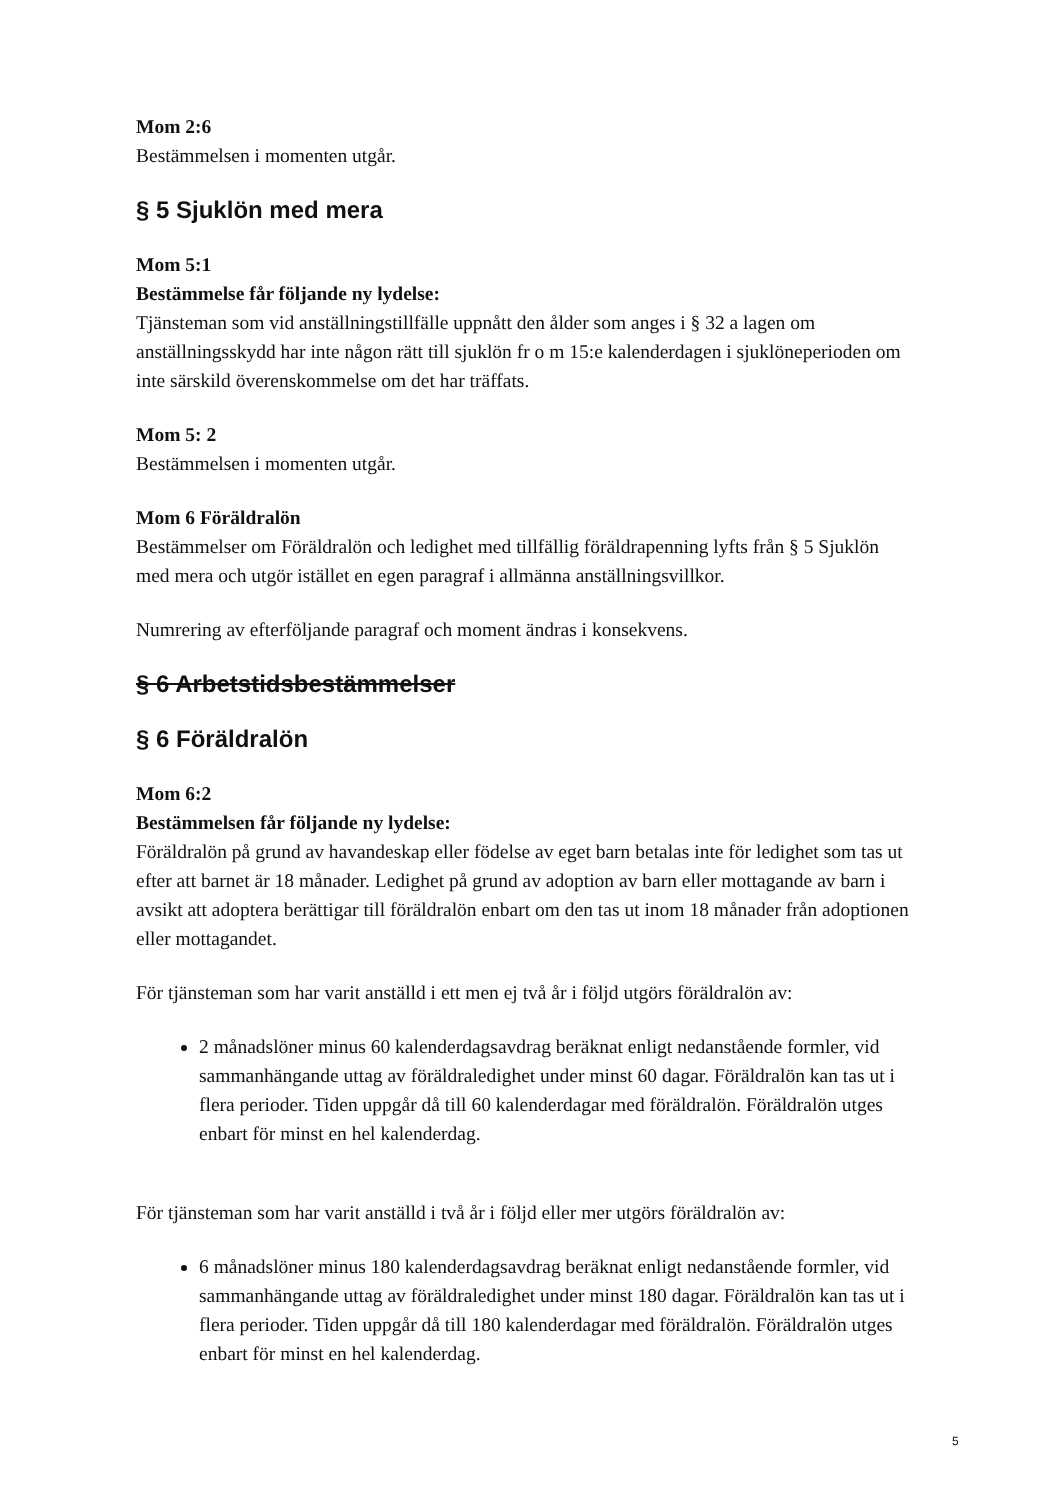Mom 2:6
Bestämmelsen i momenten utgår.
§ 5 Sjuklön med mera
Mom 5:1
Bestämmelse får följande ny lydelse:
Tjänsteman som vid anställningstillfälle uppnått den ålder som anges i § 32 a lagen om anställningsskydd har inte någon rätt till sjuklön fr o m 15:e kalenderdagen i sjuklöneperioden om inte särskild överenskommelse om det har träffats.
Mom 5: 2
Bestämmelsen i momenten utgår.
Mom 6 Föräldralön
Bestämmelser om Föräldralön och ledighet med tillfällig föräldrapenning lyfts från § 5 Sjuklön med mera och utgör istället en egen paragraf i allmänna anställningsvillkor.
Numrering av efterföljande paragraf och moment ändras i konsekvens.
§ 6 Arbetstidsbestämmelser
§ 6 Föräldralön
Mom 6:2
Bestämmelsen får följande ny lydelse:
Föräldralön på grund av havandeskap eller födelse av eget barn betalas inte för ledighet som tas ut efter att barnet är 18 månader. Ledighet på grund av adoption av barn eller mottagande av barn i avsikt att adoptera berättigar till föräldralön enbart om den tas ut inom 18 månader från adoptionen eller mottagandet.
För tjänsteman som har varit anställd i ett men ej två år i följd utgörs föräldralön av:
2 månadslöner minus 60 kalenderdagsavdrag beräknat enligt nedanstående formler, vid sammanhängande uttag av föräldraledighet under minst 60 dagar. Föräldralön kan tas ut i flera perioder. Tiden uppgår då till 60 kalenderdagar med föräldralön. Föräldralön utges enbart för minst en hel kalenderdag.
För tjänsteman som har varit anställd i två år i följd eller mer utgörs föräldralön av:
6 månadslöner minus 180 kalenderdagsavdrag beräknat enligt nedanstående formler, vid sammanhängande uttag av föräldraledighet under minst 180 dagar. Föräldralön kan tas ut i flera perioder. Tiden uppgår då till 180 kalenderdagar med föräldralön. Föräldralön utges enbart för minst en hel kalenderdag.
5